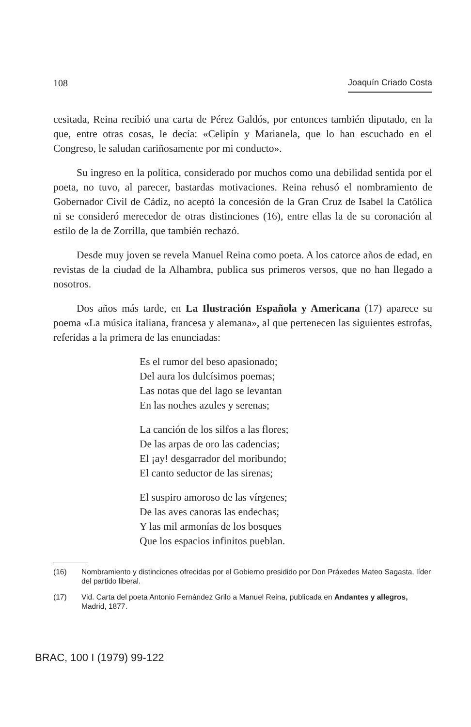108 Joaquín Criado Costa
cesitada, Reina recibió una carta de Pérez Galdós, por entonces también diputado, en la que, entre otras cosas, le decía: «Celipín y Marianela, que lo han escuchado en el Congreso, le saludan cariñosamente por mi conducto».
Su ingreso en la política, considerado por muchos como una debilidad sentida por el poeta, no tuvo, al parecer, bastardas motivaciones. Reina rehusó el nombramiento de Gobernador Civil de Cádiz, no aceptó la concesión de la Gran Cruz de Isabel la Católica ni se consideró merecedor de otras distinciones (16), entre ellas la de su coronación al estilo de la de Zorrilla, que también rechazó.
Desde muy joven se revela Manuel Reina como poeta. A los catorce años de edad, en revistas de la ciudad de la Alhambra, publica sus primeros versos, que no han llegado a nosotros.
Dos años más tarde, en La Ilustración Española y Americana (17) aparece su poema «La música italiana, francesa y alemana», al que pertenecen las siguientes estrofas, referidas a la primera de las enunciadas:
Es el rumor del beso apasionado;
Del aura los dulcísimos poemas;
Las notas que del lago se levantan
En las noches azules y serenas;
La canción de los silfos a las flores;
De las arpas de oro las cadencias;
El ¡ay! desgarrador del moribundo;
El canto seductor de las sirenas;
El suspiro amoroso de las vírgenes;
De las aves canoras las endechas;
Y las mil armonías de los bosques
Que los espacios infinitos pueblan.
(16) Nombramiento y distinciones ofrecidas por el Gobierno presidido por Don Práxedes Mateo Sagasta, líder del partido liberal.
(17) Vid. Carta del poeta Antonio Fernández Grilo a Manuel Reina, publicada en Andantes y allegros, Madrid, 1877.
BRAC, 100 I (1979) 99-122